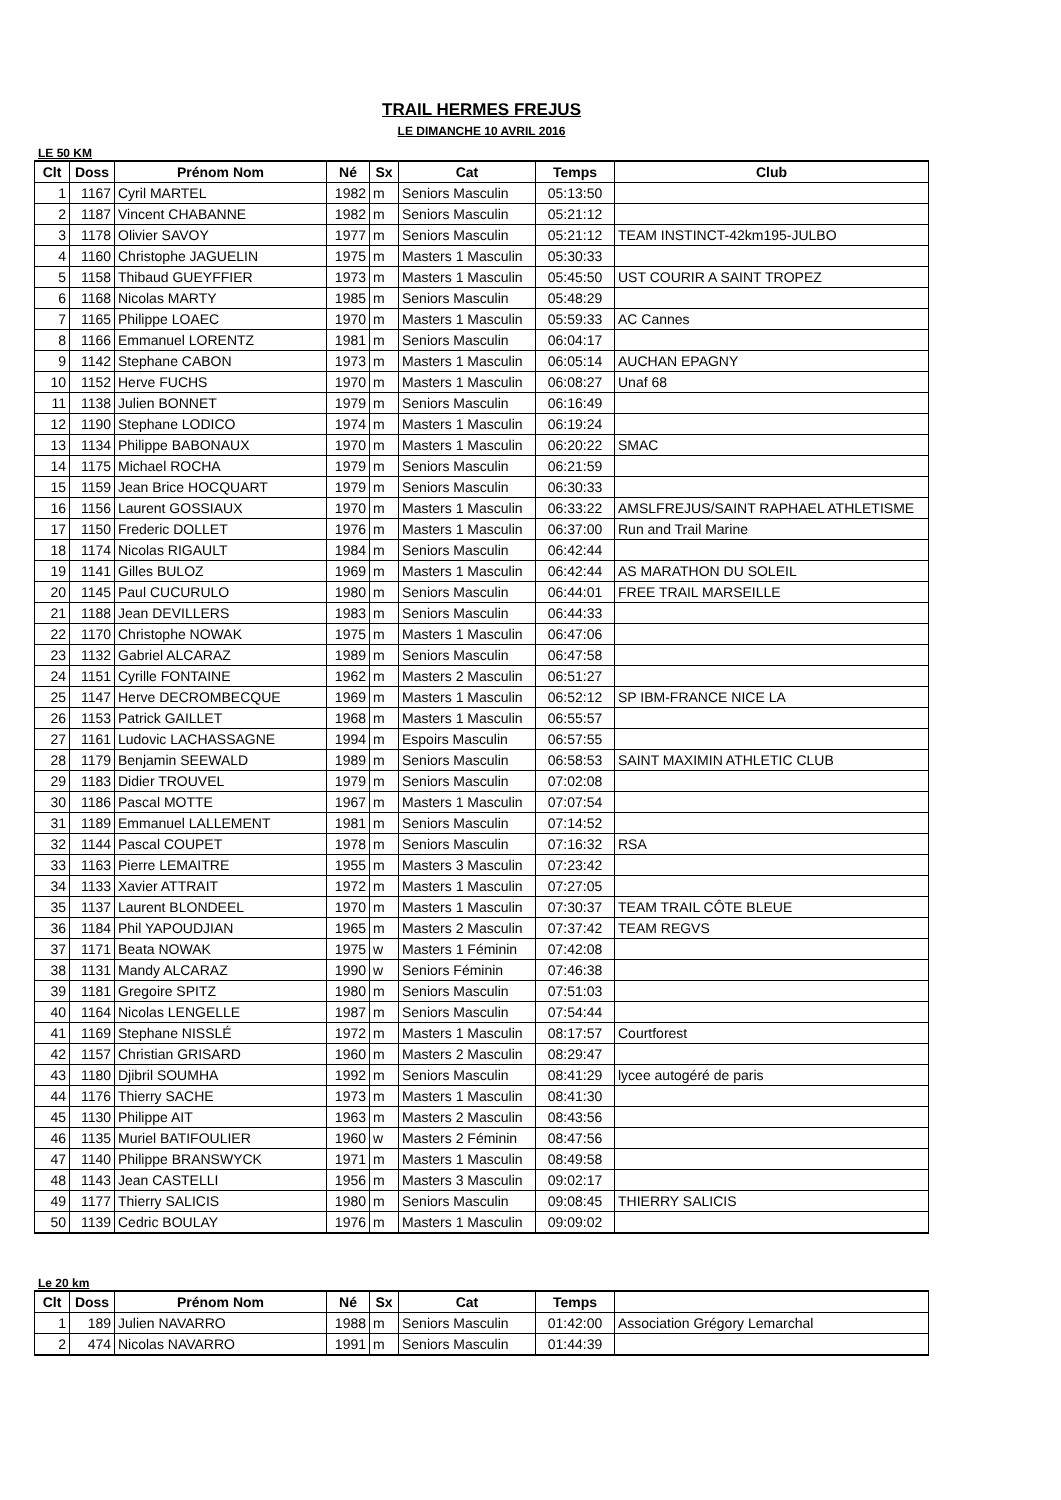TRAIL HERMES FREJUS
LE DIMANCHE 10 AVRIL 2016
LE 50 KM
| Clt | Doss | Prénom Nom | Né | Sx | Cat | Temps | Club |
| --- | --- | --- | --- | --- | --- | --- | --- |
| 1 | 1167 | Cyril MARTEL | 1982 | m | Seniors Masculin | 05:13:50 | |
| 2 | 1187 | Vincent CHABANNE | 1982 | m | Seniors Masculin | 05:21:12 | |
| 3 | 1178 | Olivier SAVOY | 1977 | m | Seniors Masculin | 05:21:12 | TEAM INSTINCT-42km195-JULBO |
| 4 | 1160 | Christophe JAGUELIN | 1975 | m | Masters 1 Masculin | 05:30:33 | |
| 5 | 1158 | Thibaud GUEYFFIER | 1973 | m | Masters 1 Masculin | 05:45:50 | UST COURIR A SAINT TROPEZ |
| 6 | 1168 | Nicolas MARTY | 1985 | m | Seniors Masculin | 05:48:29 | |
| 7 | 1165 | Philippe LOAEC | 1970 | m | Masters 1 Masculin | 05:59:33 | AC Cannes |
| 8 | 1166 | Emmanuel LORENTZ | 1981 | m | Seniors Masculin | 06:04:17 | |
| 9 | 1142 | Stephane CABON | 1973 | m | Masters 1 Masculin | 06:05:14 | AUCHAN EPAGNY |
| 10 | 1152 | Herve FUCHS | 1970 | m | Masters 1 Masculin | 06:08:27 | Unaf 68 |
| 11 | 1138 | Julien BONNET | 1979 | m | Seniors Masculin | 06:16:49 | |
| 12 | 1190 | Stephane LODICO | 1974 | m | Masters 1 Masculin | 06:19:24 | |
| 13 | 1134 | Philippe BABONAUX | 1970 | m | Masters 1 Masculin | 06:20:22 | SMAC |
| 14 | 1175 | Michael ROCHA | 1979 | m | Seniors Masculin | 06:21:59 | |
| 15 | 1159 | Jean Brice HOCQUART | 1979 | m | Seniors Masculin | 06:30:33 | |
| 16 | 1156 | Laurent GOSSIAUX | 1970 | m | Masters 1 Masculin | 06:33:22 | AMSLFREJUS/SAINT RAPHAEL ATHLETISME |
| 17 | 1150 | Frederic DOLLET | 1976 | m | Masters 1 Masculin | 06:37:00 | Run and Trail Marine |
| 18 | 1174 | Nicolas RIGAULT | 1984 | m | Seniors Masculin | 06:42:44 | |
| 19 | 1141 | Gilles BULOZ | 1969 | m | Masters 1 Masculin | 06:42:44 | AS MARATHON DU SOLEIL |
| 20 | 1145 | Paul CUCURULO | 1980 | m | Seniors Masculin | 06:44:01 | FREE TRAIL MARSEILLE |
| 21 | 1188 | Jean DEVILLERS | 1983 | m | Seniors Masculin | 06:44:33 | |
| 22 | 1170 | Christophe NOWAK | 1975 | m | Masters 1 Masculin | 06:47:06 | |
| 23 | 1132 | Gabriel ALCARAZ | 1989 | m | Seniors Masculin | 06:47:58 | |
| 24 | 1151 | Cyrille FONTAINE | 1962 | m | Masters 2 Masculin | 06:51:27 | |
| 25 | 1147 | Herve DECROMBECQUE | 1969 | m | Masters 1 Masculin | 06:52:12 | SP IBM-FRANCE NICE LA |
| 26 | 1153 | Patrick GAILLET | 1968 | m | Masters 1 Masculin | 06:55:57 | |
| 27 | 1161 | Ludovic LACHASSAGNE | 1994 | m | Espoirs Masculin | 06:57:55 | |
| 28 | 1179 | Benjamin SEEWALD | 1989 | m | Seniors Masculin | 06:58:53 | SAINT MAXIMIN ATHLETIC CLUB |
| 29 | 1183 | Didier TROUVEL | 1979 | m | Seniors Masculin | 07:02:08 | |
| 30 | 1186 | Pascal MOTTE | 1967 | m | Masters 1 Masculin | 07:07:54 | |
| 31 | 1189 | Emmanuel LALLEMENT | 1981 | m | Seniors Masculin | 07:14:52 | |
| 32 | 1144 | Pascal COUPET | 1978 | m | Seniors Masculin | 07:16:32 | RSA |
| 33 | 1163 | Pierre LEMAITRE | 1955 | m | Masters 3 Masculin | 07:23:42 | |
| 34 | 1133 | Xavier ATTRAIT | 1972 | m | Masters 1 Masculin | 07:27:05 | |
| 35 | 1137 | Laurent BLONDEEL | 1970 | m | Masters 1 Masculin | 07:30:37 | TEAM TRAIL CÔTE BLEUE |
| 36 | 1184 | Phil YAPOUDJIAN | 1965 | m | Masters 2 Masculin | 07:37:42 | TEAM REGVS |
| 37 | 1171 | Beata NOWAK | 1975 | w | Masters 1 Féminin | 07:42:08 | |
| 38 | 1131 | Mandy ALCARAZ | 1990 | w | Seniors Féminin | 07:46:38 | |
| 39 | 1181 | Gregoire SPITZ | 1980 | m | Seniors Masculin | 07:51:03 | |
| 40 | 1164 | Nicolas LENGELLE | 1987 | m | Seniors Masculin | 07:54:44 | |
| 41 | 1169 | Stephane NISSLÉ | 1972 | m | Masters 1 Masculin | 08:17:57 | Courtforest |
| 42 | 1157 | Christian GRISARD | 1960 | m | Masters 2 Masculin | 08:29:47 | |
| 43 | 1180 | Djibril SOUMHA | 1992 | m | Seniors Masculin | 08:41:29 | lycee autogéré de paris |
| 44 | 1176 | Thierry SACHE | 1973 | m | Masters 1 Masculin | 08:41:30 | |
| 45 | 1130 | Philippe AIT | 1963 | m | Masters 2 Masculin | 08:43:56 | |
| 46 | 1135 | Muriel BATIFOULIER | 1960 | w | Masters 2 Féminin | 08:47:56 | |
| 47 | 1140 | Philippe BRANSWYCK | 1971 | m | Masters 1 Masculin | 08:49:58 | |
| 48 | 1143 | Jean CASTELLI | 1956 | m | Masters 3 Masculin | 09:02:17 | |
| 49 | 1177 | Thierry SALICIS | 1980 | m | Seniors Masculin | 09:08:45 | THIERRY SALICIS |
| 50 | 1139 | Cedric BOULAY | 1976 | m | Masters 1 Masculin | 09:09:02 | |
Le 20 km
| Clt | Doss | Prénom Nom | Né | Sx | Cat | Temps | |
| --- | --- | --- | --- | --- | --- | --- | --- |
| 1 | 189 | Julien NAVARRO | 1988 | m | Seniors Masculin | 01:42:00 | Association Grégory Lemarchal |
| 2 | 474 | Nicolas NAVARRO | 1991 | m | Seniors Masculin | 01:44:39 | |